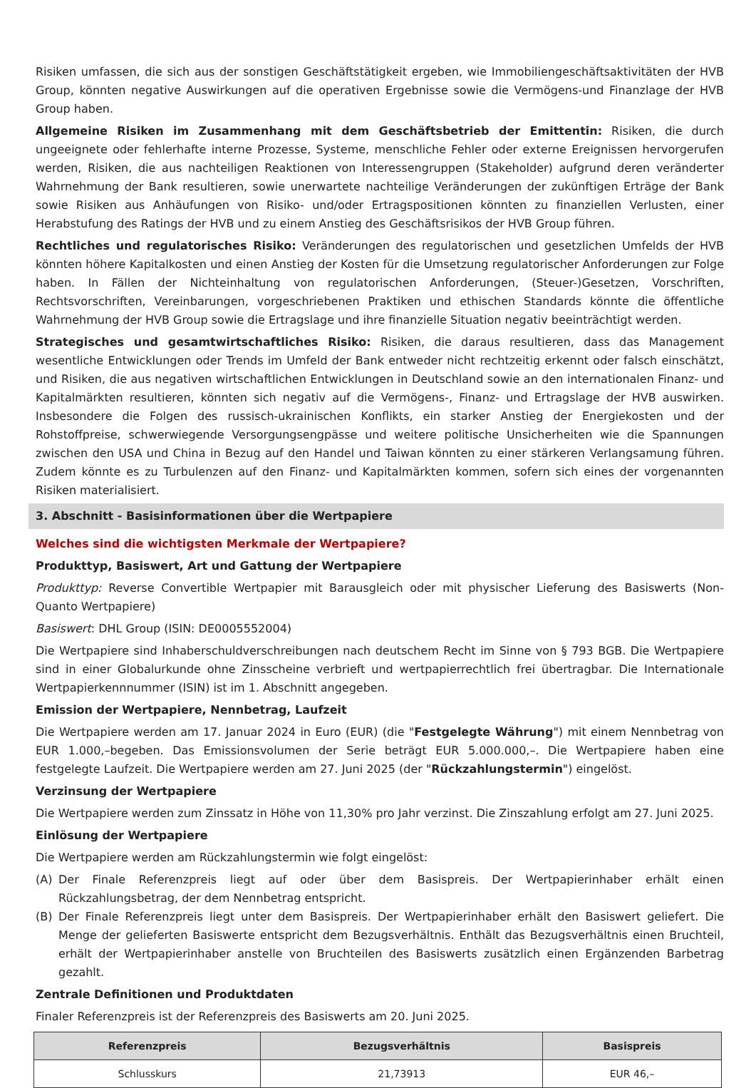Risiken umfassen, die sich aus der sonstigen Geschäftstätigkeit ergeben, wie Immobiliengeschäftsaktivitäten der HVB Group, könnten negative Auswirkungen auf die operativen Ergebnisse sowie die Vermögens-und Finanzlage der HVB Group haben.
Allgemeine Risiken im Zusammenhang mit dem Geschäftsbetrieb der Emittentin: Risiken, die durch ungeeignete oder fehlerhafte interne Prozesse, Systeme, menschliche Fehler oder externe Ereignissen hervorgerufen werden, Risiken, die aus nachteiligen Reaktionen von Interessengruppen (Stakeholder) aufgrund deren veränderter Wahrnehmung der Bank resultieren, sowie unerwartete nachteilige Veränderungen der zukünftigen Erträge der Bank sowie Risiken aus Anhäufungen von Risiko- und/oder Ertragspositionen könnten zu finanziellen Verlusten, einer Herabstufung des Ratings der HVB und zu einem Anstieg des Geschäftsrisikos der HVB Group führen.
Rechtliches und regulatorisches Risiko: Veränderungen des regulatorischen und gesetzlichen Umfelds der HVB könnten höhere Kapitalkosten und einen Anstieg der Kosten für die Umsetzung regulatorischer Anforderungen zur Folge haben. In Fällen der Nichteinhaltung von regulatorischen Anforderungen, (Steuer-)Gesetzen, Vorschriften, Rechtsvorschriften, Vereinbarungen, vorgeschriebenen Praktiken und ethischen Standards könnte die öffentliche Wahrnehmung der HVB Group sowie die Ertragslage und ihre finanzielle Situation negativ beeinträchtigt werden.
Strategisches und gesamtwirtschaftliches Risiko: Risiken, die daraus resultieren, dass das Management wesentliche Entwicklungen oder Trends im Umfeld der Bank entweder nicht rechtzeitig erkennt oder falsch einschätzt, und Risiken, die aus negativen wirtschaftlichen Entwicklungen in Deutschland sowie an den internationalen Finanz- und Kapitalmärkten resultieren, könnten sich negativ auf die Vermögens-, Finanz- und Ertragslage der HVB auswirken. Insbesondere die Folgen des russisch-ukrainischen Konflikts, ein starker Anstieg der Energiekosten und der Rohstoffpreise, schwerwiegende Versorgungsengpässe und weitere politische Unsicherheiten wie die Spannungen zwischen den USA und China in Bezug auf den Handel und Taiwan könnten zu einer stärkeren Verlangsamung führen. Zudem könnte es zu Turbulenzen auf den Finanz- und Kapitalmärkten kommen, sofern sich eines der vorgenannten Risiken materialisiert.
3. Abschnitt - Basisinformationen über die Wertpapiere
Welches sind die wichtigsten Merkmale der Wertpapiere?
Produkttyp, Basiswert, Art und Gattung der Wertpapiere
Produkttyp: Reverse Convertible Wertpapier mit Barausgleich oder mit physischer Lieferung des Basiswerts (Non-Quanto Wertpapiere)
Basiswert: DHL Group (ISIN: DE0005552004)
Die Wertpapiere sind Inhaberschuldverschreibungen nach deutschem Recht im Sinne von § 793 BGB. Die Wertpapiere sind in einer Globalurkunde ohne Zinsscheine verbrieft und wertpapierrechtlich frei übertragbar. Die Internationale Wertpapierkennnummer (ISIN) ist im 1. Abschnitt angegeben.
Emission der Wertpapiere, Nennbetrag, Laufzeit
Die Wertpapiere werden am 17. Januar 2024 in Euro (EUR) (die "Festgelegte Währung") mit einem Nennbetrag von EUR 1.000,–begeben. Das Emissionsvolumen der Serie beträgt EUR 5.000.000,–. Die Wertpapiere haben eine festgelegte Laufzeit. Die Wertpapiere werden am 27. Juni 2025 (der "Rückzahlungstermin") eingelöst.
Verzinsung der Wertpapiere
Die Wertpapiere werden zum Zinssatz in Höhe von 11,30% pro Jahr verzinst. Die Zinszahlung erfolgt am 27. Juni 2025.
Einlösung der Wertpapiere
Die Wertpapiere werden am Rückzahlungstermin wie folgt eingelöst:
(A) Der Finale Referenzpreis liegt auf oder über dem Basispreis. Der Wertpapierinhaber erhält einen Rückzahlungsbetrag, der dem Nennbetrag entspricht.
(B) Der Finale Referenzpreis liegt unter dem Basispreis. Der Wertpapierinhaber erhält den Basiswert geliefert. Die Menge der gelieferten Basiswerte entspricht dem Bezugsverhältnis. Enthält das Bezugsverhältnis einen Bruchteil, erhält der Wertpapierinhaber anstelle von Bruchteilen des Basiswerts zusätzlich einen Ergänzenden Barbetrag gezahlt.
Zentrale Definitionen und Produktdaten
Finaler Referenzpreis ist der Referenzpreis des Basiswerts am 20. Juni 2025.
| Referenzpreis | Bezugsverhältnis | Basispreis |
| --- | --- | --- |
| Schlusskurs | 21,73913 | EUR 46,– |